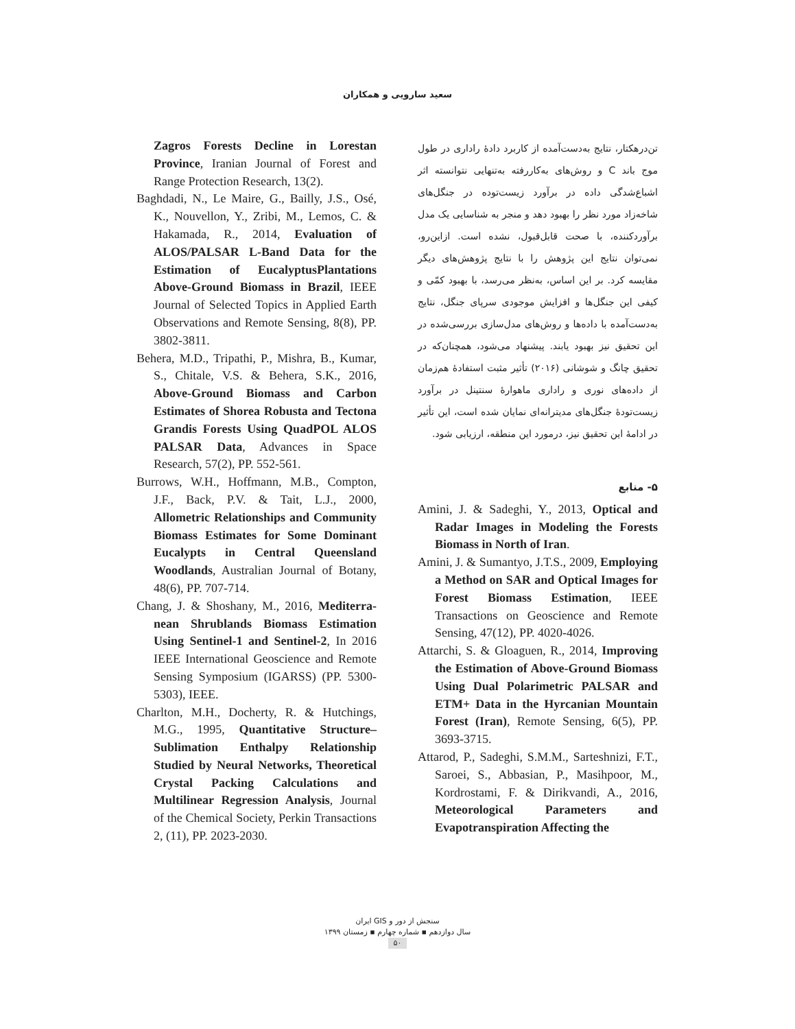سعید سارویی و همکاران
تن‌درهکتار، نتایج به‌دست‌آمده از کاربرد دادهٔ راداری در طول موج باند C و روش‌های به‌کاررفته به‌تنهایی نتوانسته اثر اشباع‌شدگی داده در برآورد زیست‌توده در جنگل‌های شاخه‌زاد مورد نظر را بهبود دهد و منجر به شناسایی یک مدل برآوردکننده، با صحت قابل‌قبول، نشده است. ازاین‌رو، نمی‌توان نتایج این پژوهش را با نتایج پژوهش‌های دیگر مقایسه کرد. بر این اساس، به‌نظر می‌رسد، با بهبود کمّی و کیفی این جنگل‌ها و افزایش موجودی سرپای جنگل، نتایج به‌دست‌آمده با داده‌ها و روش‌های مدل‌سازی بررسی‌شده در این تحقیق نیز بهبود یابند. پیشنهاد می‌شود، همچنان‌که در تحقیق چانگ و شوشانی (۲۰۱۶) تأثیر مثبت استفادهٔ هم‌زمان از داده‌های نوری و راداری ماهوارهٔ سنتینل در برآورد زیست‌تودهٔ جنگل‌های مدیترانه‌ای نمایان شده است، این تأثیر در ادامهٔ این تحقیق نیز، درمورد این منطقه، ارزیابی شود.
۵- منابع
Amini, J. & Sadeghi, Y., 2013, Optical and Radar Images in Modeling the Forests Biomass in North of Iran.
Amini, J. & Sumantyo, J.T.S., 2009, Employing a Method on SAR and Optical Images for Forest Biomass Estimation, IEEE Transactions on Geoscience and Remote Sensing, 47(12), PP. 4020-4026.
Attarchi, S. & Gloaguen, R., 2014, Improving the Estimation of Above-Ground Biomass Using Dual Polarimetric PALSAR and ETM+ Data in the Hyrcanian Mountain Forest (Iran), Remote Sensing, 6(5), PP. 3693-3715.
Attarod, P., Sadeghi, S.M.M., Sarteshnizi, F.T., Saroei, S., Abbasian, P., Masihpoor, M., Kordrostami, F. & Dirikvandi, A., 2016, Meteorological Parameters and Evapotranspiration Affecting the
Zagros Forests Decline in Lorestan Province, Iranian Journal of Forest and Range Protection Research, 13(2).
Baghdadi, N., Le Maire, G., Bailly, J.S., Osé, K., Nouvellon, Y., Zribi, M., Lemos, C. & Hakamada, R., 2014, Evaluation of ALOS/PALSAR L-Band Data for the Estimation of EucalyptusPlantations Above-Ground Biomass in Brazil, IEEE Journal of Selected Topics in Applied Earth Observations and Remote Sensing, 8(8), PP. 3802-3811.
Behera, M.D., Tripathi, P., Mishra, B., Kumar, S., Chitale, V.S. & Behera, S.K., 2016, Above-Ground Biomass and Carbon Estimates of Shorea Robusta and Tectona Grandis Forests Using QuadPOL ALOS PALSAR Data, Advances in Space Research, 57(2), PP. 552-561.
Burrows, W.H., Hoffmann, M.B., Compton, J.F., Back, P.V. & Tait, L.J., 2000, Allometric Relationships and Community Biomass Estimates for Some Dominant Eucalypts in Central Queensland Woodlands, Australian Journal of Botany, 48(6), PP. 707-714.
Chang, J. & Shoshany, M., 2016, Mediterra-nean Shrublands Biomass Estimation Using Sentinel-1 and Sentinel-2, In 2016 IEEE International Geoscience and Remote Sensing Symposium (IGARSS) (PP. 5300-5303), IEEE.
Charlton, M.H., Docherty, R. & Hutchings, M.G., 1995, Quantitative Structure–Sublimation Enthalpy Relationship Studied by Neural Networks, Theoretical Crystal Packing Calculations and Multilinear Regression Analysis, Journal of the Chemical Society, Perkin Transactions 2, (11), PP. 2023-2030.
سنجش از دور و GIS ایران
سال دوازدهم ▪ شماره چهارم ▪ زمستان ۱۳۹۹
۵۰